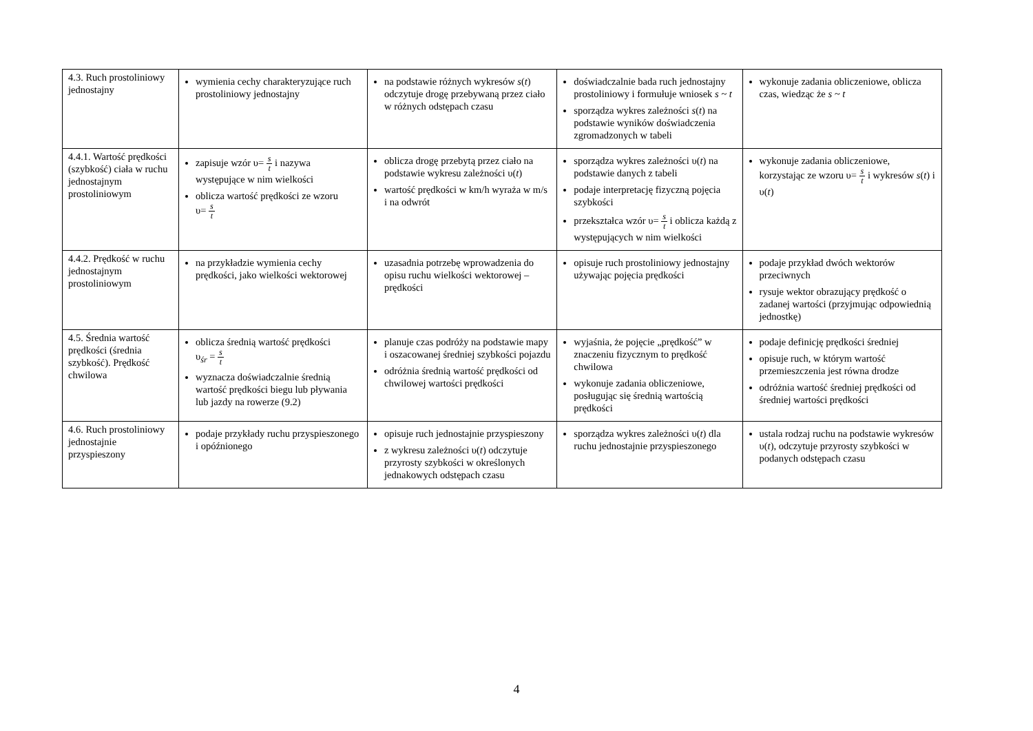| 4.3. Ruch prostoliniowy jednostajny | wymienia cechy charakteryzujące ruch prostoliniowy jednostajny | na podstawie różnych wykresów s ( t ) odczytuje drogę przebywaną przez ciało w różnych odstępach czasu | doświadczalnie bada ruch jednostajny prostoliniowy i formułuje wniosek s ~ t sporządza wykres zależności s ( t ) na podstawie wyników doświadczenia zgromadzonych w tabeli | wykonuje zadania obliczeniowe, oblicza czas, wiedząc że s ~ t |
| 4.4.1. Wartość prędkości (szybkość) ciała w ruchu jednostajnym prostoliniowym | zapisuje wzór υ= s t i nazywa występujące w nim wielkości oblicza wartość prędkości ze wzoru υ= s t | oblicza drogę przebytą przez ciało na podstawie wykresu zależności υ( t ) wartość prędkości w km/h wyraża w m/s i na odwrót | sporządza wykres zależności υ( t ) na podstawie danych z tabeli podaje interpretację fizyczną pojęcia szybkości przekształca wzór υ= s t i oblicza każdą z występujących w nim wielkości | wykonuje zadania obliczeniowe, korzystając ze wzoru υ= s t i wykresów s ( t ) i υ( t ) |
| 4.4.2. Prędkość w ruchu jednostajnym prostoliniowym | na przykładzie wymienia cechy prędkości, jako wielkości wektorowej | uzasadnia potrzebę wprowadzenia do opisu ruchu wielkości wektorowej – prędkości | opisuje ruch prostoliniowy jednostajny używając pojęcia prędkości | podaje przykład dwóch wektorów przeciwnych rysuje wektor obrazujący prędkość o zadanej wartości (przyjmując odpowiednią jednostkę) |
| 4.5. Średnia wartość prędkości (średnia szybkość). Prędkość chwilowa | oblicza średnią wartość prędkości υ<sub>śr</sub> = s t wyznacza doświadczalnie średnią wartość prędkości biegu lub pływania lub jazdy na rowerze (9.2) | planuje czas podróży na podstawie mapy i oszacowanej średniej szybkości pojazdu odróżnia średnią wartość prędkości od chwilowej wartości prędkości | wyjaśnia, że pojęcie „prędkość” w znaczeniu fizycznym to prędkość chwilowa wykonuje zadania obliczeniowe, posługując się średnią wartością prędkości | podaje definicję prędkości średniej opisuje ruch, w którym wartość przemieszczenia jest równa drodze odróżnia wartość średniej prędkości od średniej wartości prędkości |
| 4.6. Ruch prostoliniowy jednostajnie przyspieszony | podaje przykłady ruchu przyspieszonego i opóźnionego | opisuje ruch jednostajnie przyspieszony z wykresu zależności υ( t ) odczytuje przyrosty szybkości w określonych jednakowych odstępach czasu | sporządza wykres zależności υ( t ) dla ruchu jednostajnie przyspieszonego | ustala rodzaj ruchu na podstawie wykresów υ( t ), odczytuje przyrosty szybkości w podanych odstępach czasu |
4